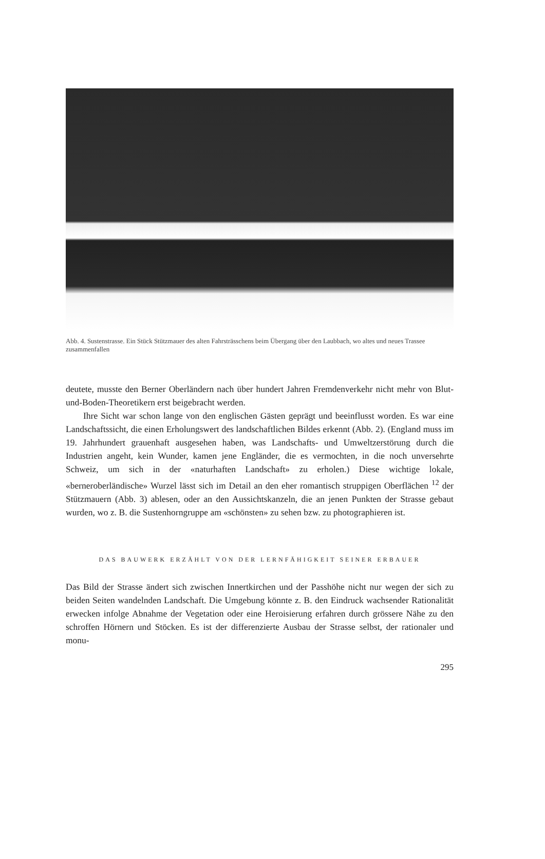Abb. 4. Sustenstrasse. Ein Stück Stützmauer des alten Fahrsträsschens beim Übergang über den Laubbach, wo altes und neues Trassee zusammenfallen
deutete, musste den Berner Oberländern nach über hundert Jahren Fremdenverkehr nicht mehr von Blut-und-Boden-Theoretikern erst beigebracht werden.
Ihre Sicht war schon lange von den englischen Gästen geprägt und beeinflusst worden. Es war eine Landschaftssicht, die einen Erholungswert des landschaftlichen Bildes erkennt (Abb. 2). (England muss im 19. Jahrhundert grauenhaft ausgesehen haben, was Landschafts- und Umweltzerstörung durch die Industrien angeht, kein Wunder, kamen jene Engländer, die es vermochten, in die noch unversehrte Schweiz, um sich in der «naturhaften Landschaft» zu erholen.) Diese wichtige lokale, «berneroberländische» Wurzel lässt sich im Detail an den eher romantisch struppigen Oberflächen <sup>12</sup> der Stützmauern (Abb. 3) ablesen, oder an den Aussichtskanzeln, die an jenen Punkten der Strasse gebaut wurden, wo z. B. die Sustenhorngruppe am «schönsten» zu sehen bzw. zu photographieren ist.
DAS BAUWERK ERZÄHLT VON DER LERNFÄHIGKEIT SEINER ERBAUER
Das Bild der Strasse ändert sich zwischen Innertkirchen und der Passhöhe nicht nur wegen der sich zu beiden Seiten wandelnden Landschaft. Die Umgebung könnte z. B. den Eindruck wachsender Rationalität erwecken infolge Abnahme der Vegetation oder eine Heroisierung erfahren durch grössere Nähe zu den schroffen Hörnern und Stöcken. Es ist der differenzierte Ausbau der Strasse selbst, der rationaler und monu-
295